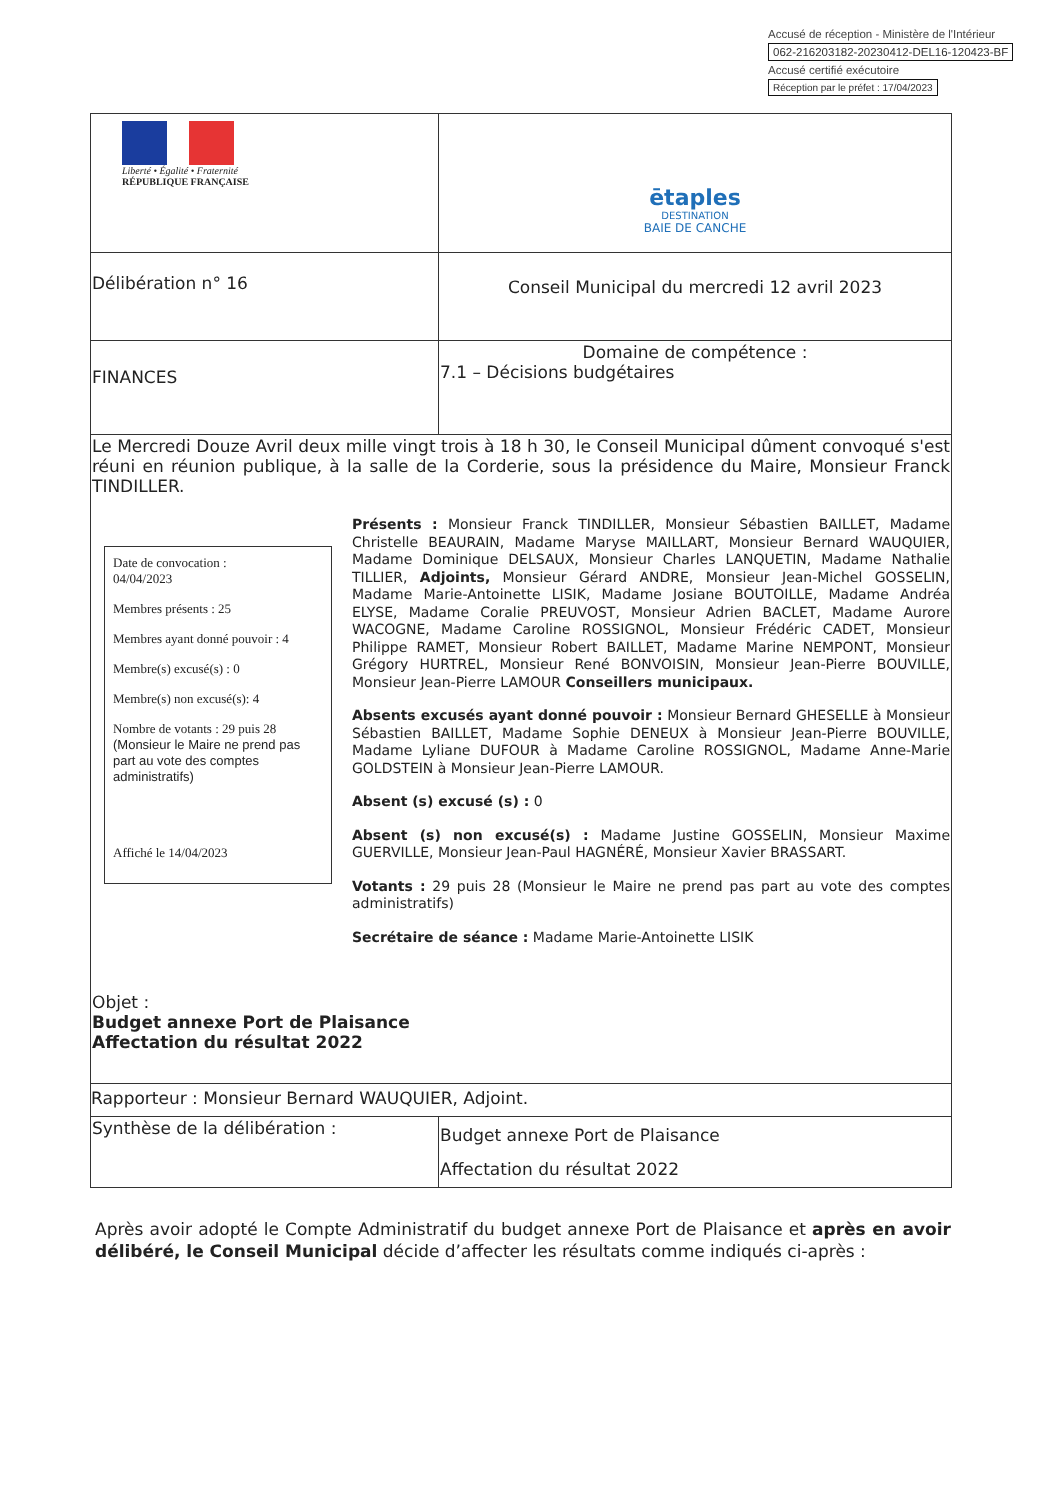Accusé de réception - Ministère de l'Intérieur
062-216203182-20230412-DEL16-120423-BF
Accusé certifié exécutoire
Réception par le préfet : 17/04/2023
| Liberté • Égalité • Fraternité RÉPUBLIQUE FRANÇAISE | ētaples DESTINATION BAIE DE CANCHE |
| Délibération n° 16 | Conseil Municipal du mercredi 12 avril 2023 |
| FINANCES | Domaine de compétence : 7.1 – Décisions budgétaires |
| Le Mercredi Douze Avril deux mille vingt trois à 18 h 30, le Conseil Municipal dûment convoqué s'est réuni en réunion publique, à la salle de la Corderie, sous la présidence du Maire, Monsieur Franck TINDILLER. Date de convocation : 04/04/2023 Membres présents : 25 Membres ayant donné pouvoir : 4 Membre(s) excusé(s) : 0 Membre(s) non excusé(s): 4 Nombre de votants : 29 puis 28 (Monsieur le Maire ne prend pas part au vote des comptes administratifs) Affiché le 14/04/2023 Présents : Monsieur Franck TINDILLER, Monsieur Sébastien BAILLET, Madame Christelle BEAURAIN, Madame Maryse MAILLART, Monsieur Bernard WAUQUIER, Madame Dominique DELSAUX, Monsieur Charles LANQUETIN, Madame Nathalie TILLIER, Adjoints, Monsieur Gérard ANDRE, Monsieur Jean-Michel GOSSELIN, Madame Marie-Antoinette LISIK, Madame Josiane BOUTOILLE, Madame Andréa ELYSE, Madame Coralie PREUVOST, Monsieur Adrien BACLET, Madame Aurore WACOGNE, Madame Caroline ROSSIGNOL, Monsieur Frédéric CADET, Monsieur Philippe RAMET, Monsieur Robert BAILLET, Madame Marine NEMPONT, Monsieur Grégory HURTREL, Monsieur René BONVOISIN, Monsieur Jean-Pierre BOUVILLE, Monsieur Jean-Pierre LAMOUR Conseillers municipaux. Absents excusés ayant donné pouvoir : Monsieur Bernard GHESELLE à Monsieur Sébastien BAILLET, Madame Sophie DENEUX à Monsieur Jean-Pierre BOUVILLE, Madame Lyliane DUFOUR à Madame Caroline ROSSIGNOL, Madame Anne-Marie GOLDSTEIN à Monsieur Jean-Pierre LAMOUR. Absent (s) excusé (s) : 0 Absent (s) non excusé(s) : Madame Justine GOSSELIN, Monsieur Maxime GUERVILLE, Monsieur Jean-Paul HAGNÉRÉ, Monsieur Xavier BRASSART. Votants : 29 puis 28 (Monsieur le Maire ne prend pas part au vote des comptes administratifs) Secrétaire de séance : Madame Marie-Antoinette LISIK Objet : Budget annexe Port de Plaisance Affectation du résultat 2022 | |
| Rapporteur : Monsieur Bernard WAUQUIER, Adjoint. | |
| Synthèse de la délibération : | Budget annexe Port de Plaisance Affectation du résultat 2022 |
Après avoir adopté le Compte Administratif du budget annexe Port de Plaisance et après en avoir délibéré, le Conseil Municipal décide d’affecter les résultats comme indiqués ci-après :